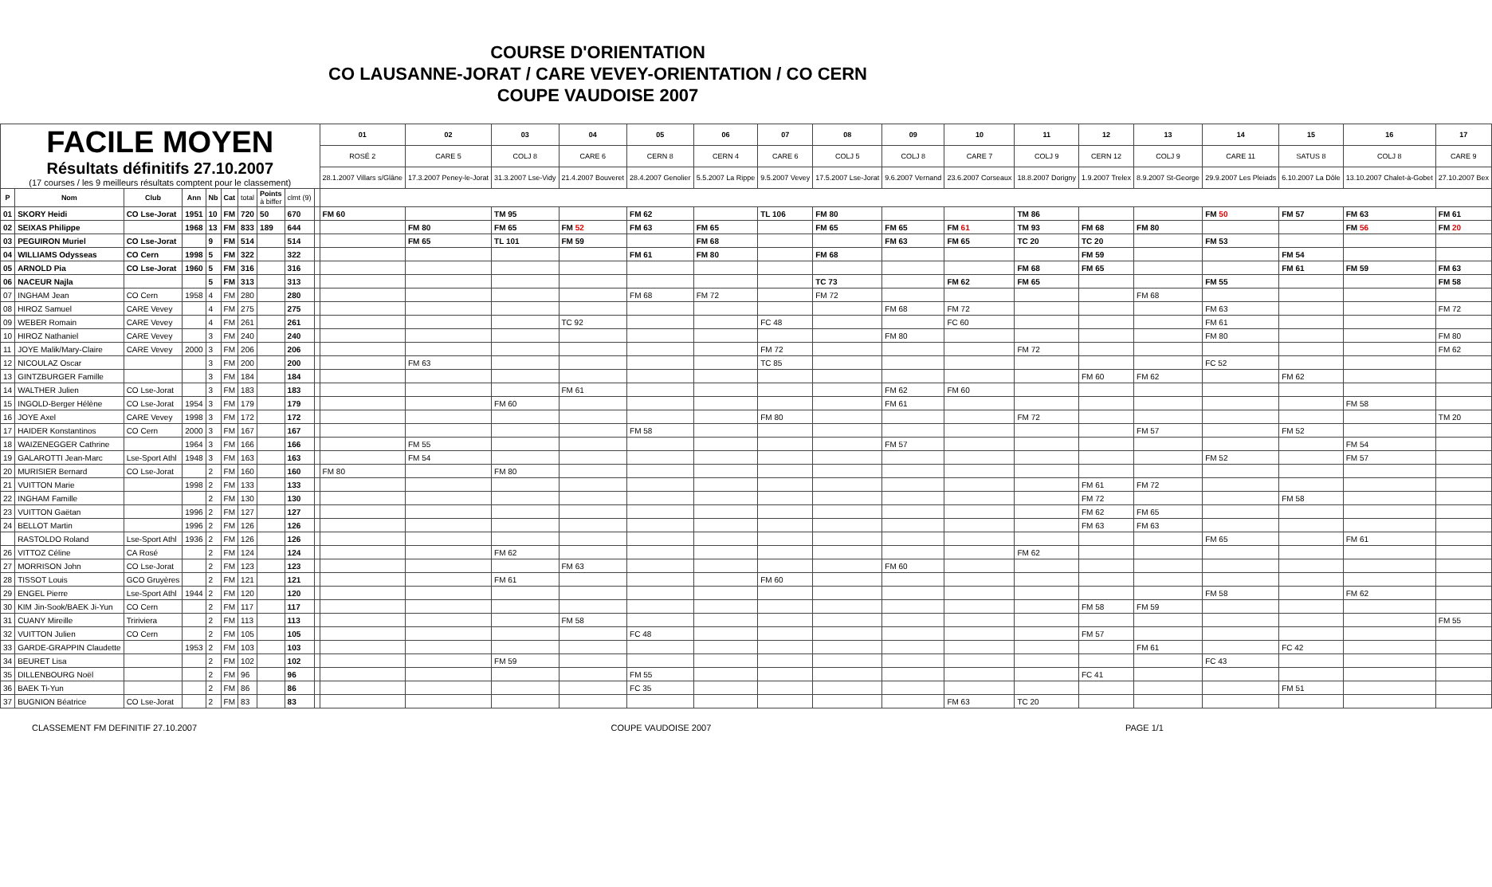COURSE D'ORIENTATION
CO LAUSANNE-JORAT / CARE VEVEY-ORIENTATION / CO CERN
COUPE VAUDOISE 2007
| FACILE MOYEN Résultats définitifs 27.10.2007 (17 courses / les 9 meilleurs résultats comptent pour le classement) | | | | | | | | | | 01 | 02 | 03 | 04 | 05 | 06 | 07 | 08 | 09 | 10 | 11 | 12 | 13 | 14 | 15 | 16 | 17 |
| | | | | | | | | | | ROSÉ 2 | CARE 5 | COLJ 8 | CARE 6 | CERN 8 | CERN 4 | CARE 6 | COLJ 5 | COLJ 8 | CARE 7 | COLJ 9 | CERN 12 | COLJ 9 | CARE 11 | SATUS 8 | COLJ 8 | CARE 9 |
| | | | | | | | | | | 28.1.2007 Villars s/Glâne | 17.3.2007 Peney-le-Jorat | 31.3.2007 Lse-Vidy | 21.4.2007 Bouveret | 28.4.2007 Genolier | 5.5.2007 La Rippe | 9.5.2007 Vevey | 17.5.2007 Lse-Jorat | 9.6.2007 Vernand | 23.6.2007 Corseaux | 18.8.2007 Dorigny | 1.9.2007 Trelex | 8.9.2007 St-George | 29.9.2007 Les Pleiads | 6.10.2007 La Dôle | 13.10.2007 Chalet-à-Gobet | 27.10.2007 Bex |
| P | Nom | Club | Ann | Nb | Cat | total | Points à biffer | clmt (9) | | | | | | | | | | | | | | | | | | |
| 01 | SKORY Heidi | CO Lse-Jorat | 1951 | 10 | FM | 720 | 50 | 670 | | FM 60 | | TM 95 | | FM 62 | | TL 106 | FM 80 | | | TM 86 | | | FM 50 | FM 57 | FM 63 | FM 61 |
| 02 | SEIXAS Philippe | | 1968 | 13 | FM | 833 | 189 | 644 | | | FM 80 | FM 65 | FM 52 | FM 63 | FM 65 | | FM 65 | FM 65 | FM 61 | TM 93 | FM 68 | FM 80 | | | FM 56 | FM 20 |
| 03 | PEGUIRON Muriel | CO Lse-Jorat | | 9 | FM | 514 | | 514 | | | FM 65 | TL 101 | FM 59 | | FM 68 | | | FM 63 | FM 65 | TC 20 | TC 20 | | FM 53 | | | |
| 04 | WILLIAMS Odysseas | CO Cern | 1998 | 5 | FM | 322 | | 322 | | | | | | FM 61 | FM 80 | | FM 68 | | | | FM 59 | | | FM 54 | | |
| 05 | ARNOLD Pia | CO Lse-Jorat | 1960 | 5 | FM | 316 | | 316 | | | | | | | | | | | | FM 68 | FM 65 | | | FM 61 | FM 59 | FM 63 |
| 06 | NACEUR Najla | | | 5 | FM | 313 | | 313 | | | | | | | | | TC 73 | | FM 62 | FM 65 | | | FM 55 | | | FM 58 |
| 07 | INGHAM Jean | CO Cern | 1958 | 4 | FM | 280 | | 280 | | | | | | FM 68 | FM 72 | | FM 72 | | | | | FM 68 | | | | |
| 08 | HIROZ Samuel | CARE Vevey | | 4 | FM | 275 | | 275 | | | | | | | | | | FM 68 | FM 72 | | | | FM 63 | | | FM 72 |
| 09 | WEBER Romain | CARE Vevey | | 4 | FM | 261 | | 261 | | | | | TC 92 | | | FC 48 | | | FC 60 | | | | FM 61 | | | |
| 10 | HIROZ Nathaniel | CARE Vevey | | 3 | FM | 240 | | 240 | | | | | | | | | | FM 80 | | | | | FM 80 | | | FM 80 |
| 11 | JOYE Malik/Mary-Claire | CARE Vevey | 2000 | 3 | FM | 206 | | 206 | | | | | | | | FM 72 | | | | FM 72 | | | | | | FM 62 |
| 12 | NICOULAZ Oscar | | | 3 | FM | 200 | | 200 | | | FM 63 | | | | | TC 85 | | | | | | | FC 52 | | | |
| 13 | GINTZBURGER Famille | | | 3 | FM | 184 | | 184 | | | | | | | | | | | | | FM 60 | FM 62 | | FM 62 | | |
| 14 | WALTHER Julien | CO Lse-Jorat | | 3 | FM | 183 | | 183 | | | | | FM 61 | | | | | FM 62 | FM 60 | | | | | | | |
| 15 | INGOLD-Berger Hélène | CO Lse-Jorat | 1954 | 3 | FM | 179 | | 179 | | | | FM 60 | | | | | | FM 61 | | | | | | | FM 58 | |
| 16 | JOYE Axel | CARE Vevey | 1998 | 3 | FM | 172 | | 172 | | | | | | | | FM 80 | | | | FM 72 | | | | | | TM 20 |
| 17 | HAIDER Konstantinos | CO Cern | 2000 | 3 | FM | 167 | | 167 | | | | | | FM 58 | | | | | | | | FM 57 | | FM 52 | | |
| 18 | WAIZENEGGER Cathrine | | 1964 | 3 | FM | 166 | | 166 | | | FM 55 | | | | | | | FM 57 | | | | | | | FM 54 | |
| 19 | GALAROTTI Jean-Marc | Lse-Sport Athl | 1948 | 3 | FM | 163 | | 163 | | | FM 54 | | | | | | | | | | | | FM 52 | | FM 57 | |
| 20 | MURISIER Bernard | CO Lse-Jorat | | 2 | FM | 160 | | 160 | | FM 80 | | FM 80 | | | | | | | | | | | | | | |
| 21 | VUITTON Marie | | 1998 | 2 | FM | 133 | | 133 | | | | | | | | | | | | | FM 61 | FM 72 | | | | |
| 22 | INGHAM Famille | | | 2 | FM | 130 | | 130 | | | | | | | | | | | | | FM 72 | | | FM 58 | | |
| 23 | VUITTON Gaëtan | | 1996 | 2 | FM | 127 | | 127 | | | | | | | | | | | | | FM 62 | FM 65 | | | | |
| 24 | BELLOT Martin | | 1996 | 2 | FM | 126 | | 126 | | | | | | | | | | | | | FM 63 | FM 63 | | | | |
| | RASTOLDO Roland | Lse-Sport Athl | 1936 | 2 | FM | 126 | | 126 | | | | | | | | | | | | | | | FM 65 | | FM 61 | |
| 26 | VITTOZ Céline | CA Rosé | | 2 | FM | 124 | | 124 | | | | FM 62 | | | | | | | | FM 62 | | | | | | |
| 27 | MORRISON John | CO Lse-Jorat | | 2 | FM | 123 | | 123 | | | | | FM 63 | | | | | FM 60 | | | | | | | | |
| 28 | TISSOT Louis | GCO Gruyères | | 2 | FM | 121 | | 121 | | | | FM 61 | | | | FM 60 | | | | | | | | | | |
| 29 | ENGEL Pierre | Lse-Sport Athl | 1944 | 2 | FM | 120 | | 120 | | | | | | | | | | | | | | | FM 58 | | FM 62 | |
| 30 | KIM Jin-Sook/BAEK Ji-Yun | CO Cern | | 2 | FM | 117 | | 117 | | | | | | | | | | | | | FM 58 | FM 59 | | | | |
| 31 | CUANY Mireille | Tririviera | | 2 | FM | 113 | | 113 | | | | | FM 58 | | | | | | | | | | | | | FM 55 |
| 32 | VUITTON Julien | CO Cern | | 2 | FM | 105 | | 105 | | | | | | FC 48 | | | | | | | FM 57 | | | | | |
| 33 | GARDE-GRAPPIN Claudette | | 1953 | 2 | FM | 103 | | 103 | | | | | | | | | | | | | | FM 61 | | FC 42 | | |
| 34 | BEURET Lisa | | | 2 | FM | 102 | | 102 | | | | FM 59 | | | | | | | | | | | FC 43 | | | |
| 35 | DILLENBOURG Noël | | | 2 | FM | 96 | | 96 | | | | | | FM 55 | | | | | | | FC 41 | | | | | |
| 36 | BAEK Ti-Yun | | | 2 | FM | 86 | | 86 | | | | | | FC 35 | | | | | | | | | | FM 51 | | |
| 37 | BUGNION Béatrice | CO Lse-Jorat | | 2 | FM | 83 | | 83 | | | | | | | | | | | FM 63 | TC 20 | | | | | | |
CLASSEMENT FM DEFINITIF 27.10.2007 COUPE VAUDOISE 2007 PAGE 1/1